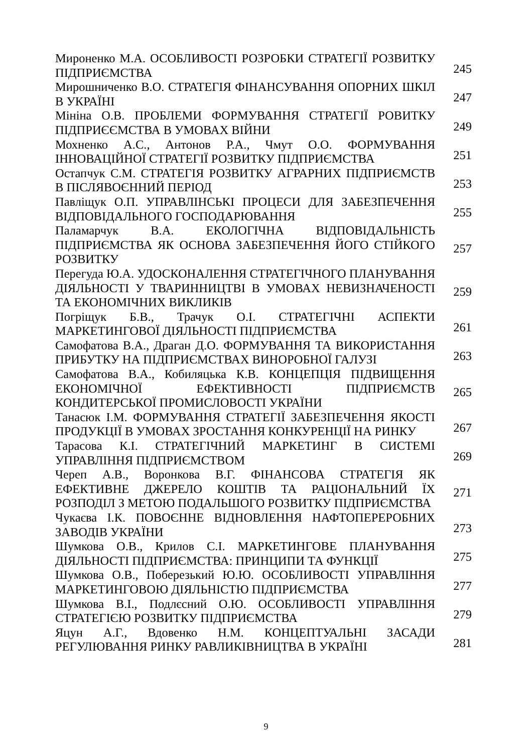| Мироненко М.А. ОСОБЛИВОСТІ РОЗРОБКИ СТРАТЕГІЇ РОЗВИТКУ ПІДПРИЄМСТВА | 245 |
| Мирошниченко В.О. СТРАТЕГІЯ ФІНАНСУВАННЯ ОПОРНИХ ШКІЛ В УКРАЇНІ | 247 |
| Мініна О.В. ПРОБЛЕМИ ФОРМУВАННЯ СТРАТЕГІЇ РОВИТКУ ПІДПРИЄЄМСТВА В УМОВАХ ВІЙНИ | 249 |
| Мохненко А.С., Антонов Р.А., Чмут О.О. ФОРМУВАННЯ ІННОВАЦІЙНОЇ СТРАТЕГІЇ РОЗВИТКУ ПІДПРИЄМСТВА | 251 |
| Остапчук С.М. СТРАТЕГІЯ РОЗВИТКУ АГРАРНИХ ПІДПРИЄМСТВ В ПІСЛЯВОЄННИЙ ПЕРІОД | 253 |
| Павліщук О.П. УПРАВЛІНСЬКІ ПРОЦЕСИ ДЛЯ ЗАБЕЗПЕЧЕННЯ ВІДПОВІДАЛЬНОГО ГОСПОДАРЮВАННЯ | 255 |
| Паламарчук В.А. ЕКОЛОГІЧНА ВІДПОВІДАЛЬНІСТЬ ПІДПРИЄМСТВА ЯК ОСНОВА ЗАБЕЗПЕЧЕННЯ ЙОГО СТІЙКОГО РОЗВИТКУ | 257 |
| Перегуда Ю.А. УДОСКОНАЛЕННЯ СТРАТЕГІЧНОГО ПЛАНУВАННЯ ДІЯЛЬНОСТІ У ТВАРИННИЦТВІ В УМОВАХ НЕВИЗНАЧЕНОСТІ ТА ЕКОНОМІЧНИХ ВИКЛИКІВ | 259 |
| Погріщук Б.В., Трачук О.І. СТРАТЕГІЧНІ АСПЕКТИ МАРКЕТИНГОВОЇ ДІЯЛЬНОСТІ ПІДПРИЄМСТВА | 261 |
| Самофатова В.А., Драган Д.О. ФОРМУВАННЯ ТА ВИКОРИСТАННЯ ПРИБУТКУ НА ПІДПРИЄМСТВАХ ВИНОРОБНОЇ ГАЛУЗІ | 263 |
| Самофатова В.А., Кобиляцька К.В. КОНЦЕПЦІЯ ПІДВИЩЕННЯ ЕКОНОМІЧНОЇ ЕФЕКТИВНОСТІ ПІДПРИЄМСТВ КОНДИТЕРСЬКОЇ ПРОМИСЛОВОСТІ УКРАЇНИ | 265 |
| Танасюк І.М. ФОРМУВАННЯ СТРАТЕГІЇ ЗАБЕЗПЕЧЕННЯ ЯКОСТІ ПРОДУКЦІЇ В УМОВАХ ЗРОСТАННЯ КОНКУРЕНЦІЇ НА РИНКУ | 267 |
| Тарасова К.І. СТРАТЕГІЧНИЙ МАРКЕТИНГ В СИСТЕМІ УПРАВЛІННЯ ПІДПРИЄМСТВОМ | 269 |
| Череп А.В., Воронкова В.Г. ФІНАНСОВА СТРАТЕГІЯ ЯК ЕФЕКТИВНЕ ДЖЕРЕЛО КОШТІВ ТА РАЦІОНАЛЬНИЙ ЇХ РОЗПОДІЛ З МЕТОЮ ПОДАЛЬШОГО РОЗВИТКУ ПІДПРИЄМСТВА | 271 |
| Чукаєва І.К. ПОВОЄННЕ ВІДНОВЛЕННЯ НАФТОПЕРЕРОБНИХ ЗАВОДІВ УКРАЇНИ | 273 |
| Шумкова О.В., Крилов С.І. МАРКЕТИНГОВЕ ПЛАНУВАННЯ ДІЯЛЬНОСТІ ПІДПРИЄМСТВА: ПРИНЦИПИ ТА ФУНКЦІЇ | 275 |
| Шумкова О.В., Поберезький Ю.Ю. ОСОБЛИВОСТІ УПРАВЛІННЯ МАРКЕТИНГОВОЮ ДІЯЛЬНІСТЮ ПІДПРИЄМСТВА | 277 |
| Шумкова В.І., Подлєсний О.Ю. ОСОБЛИВОСТІ УПРАВЛІННЯ СТРАТЕГІЄЮ РОЗВИТКУ ПІДПРИЄМСТВА | 279 |
| Яцун А.Г., Вдовенко Н.М. КОНЦЕПТУАЛЬНІ ЗАСАДИ РЕГУЛЮВАННЯ РИНКУ РАВЛИКІВНИЦТВА В УКРАЇНІ | 281 |
9